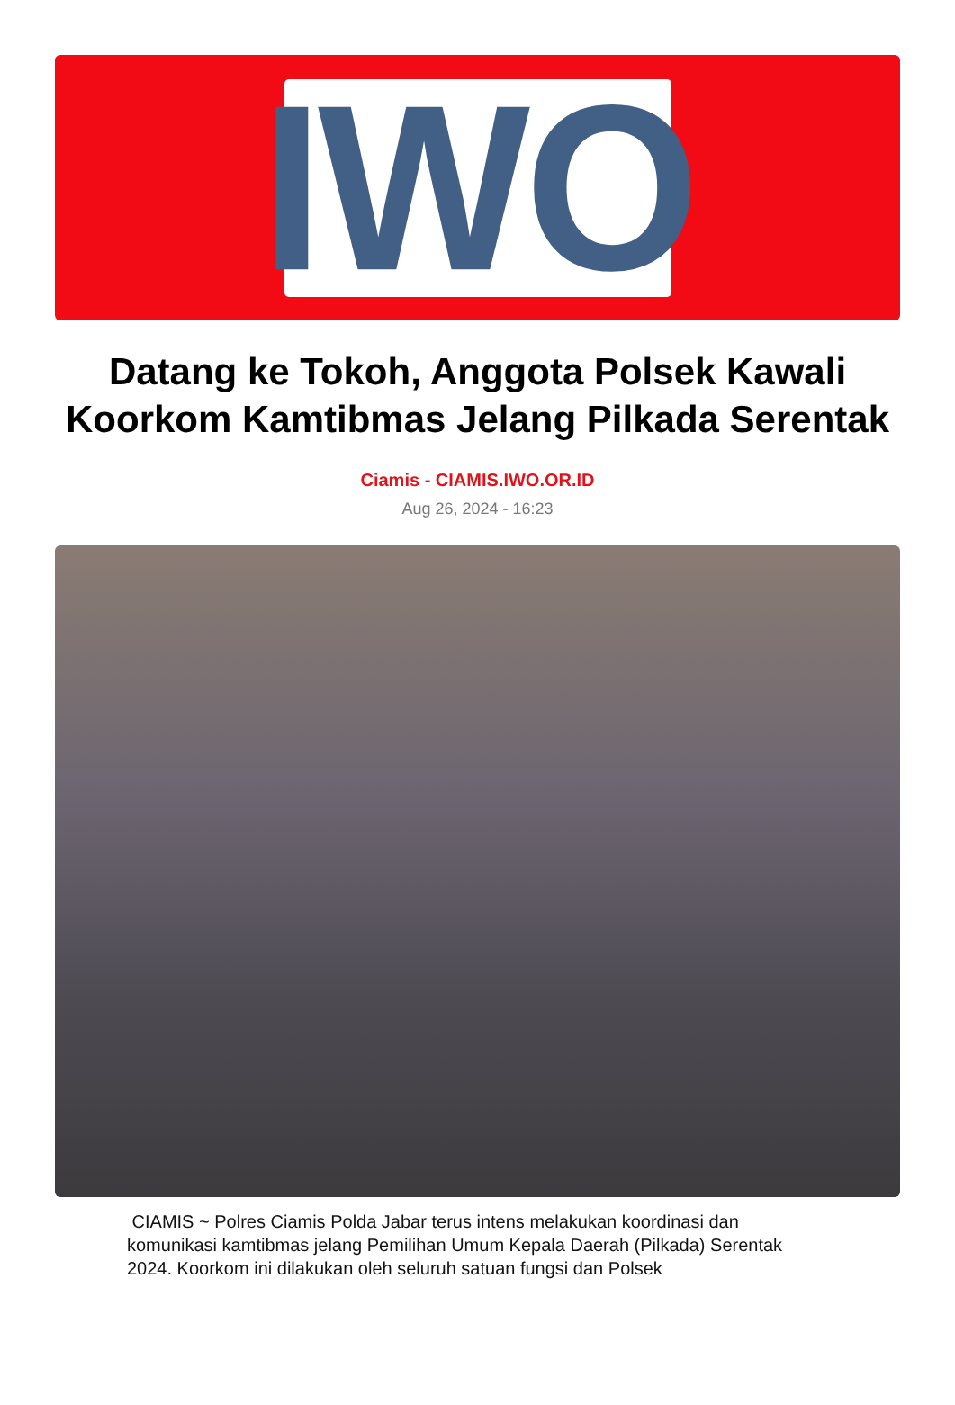IWO
Datang ke Tokoh, Anggota Polsek Kawali Koorkom Kamtibmas Jelang Pilkada Serentak
Ciamis - CIAMIS.IWO.OR.ID
Aug 26, 2024 - 16:23
CIAMIS ~ Polres Ciamis Polda Jabar terus intens melakukan koordinasi dan komunikasi kamtibmas jelang Pemilihan Umum Kepala Daerah (Pilkada) Serentak 2024. Koorkom ini dilakukan oleh seluruh satuan fungsi dan Polsek